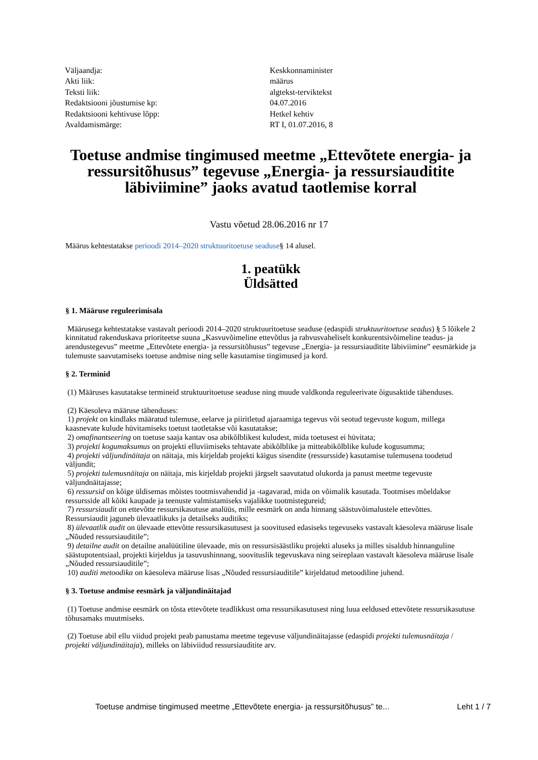| Väljaandja: | Keskkonnaminister |
| Akti liik: | määrus |
| Teksti liik: | algtekst-terviktekst |
| Redaktsiooni jõustumise kp: | 04.07.2016 |
| Redaktsiooni kehtivuse lõpp: | Hetkel kehtiv |
| Avaldamismärge: | RT I, 01.07.2016, 8 |
Toetuse andmise tingimused meetme „Ettevõtete energia- ja ressursitõhusus” tegevuse „Energia- ja ressursiauditite läbiviimine” jaoks avatud taotlemise korral
Vastu võetud 28.06.2016 nr 17
Määrus kehtestatakse perioodi 2014–2020 struktuuritoetuse seaduse§ 14 alusel.
1. peatükk
Üldsätted
§ 1. Määruse reguleerimisala
Määrusega kehtestatakse vastavalt perioodi 2014–2020 struktuuritoetuse seaduse (edaspidi struktuuritoetuse seadus) § 5 lõikele 2 kinnitatud rakenduskava prioriteetse suuna „Kasvuvõimeline ettevõtlus ja rahvusvaheliselt konkurentsivõimeline teadus- ja arendustegevus” meetme „Ettevõtete energia- ja ressursitõhusus” tegevuse „Energia- ja ressursiauditite läbiviimine” eesmärkide ja tulemuste saavutamiseks toetuse andmise ning selle kasutamise tingimused ja kord.
§ 2. Terminid
(1) Määruses kasutatakse termineid struktuuritoetuse seaduse ning muude valdkonda reguleerivate õigusaktide tähenduses.
(2) Käesoleva määruse tähenduses:
1) projekt on kindlaks määratud tulemuse, eelarve ja piiritletud ajaraamiga tegevus või seotud tegevuste kogum, millega kaasnevate kulude hüvitamiseks toetust taotletakse või kasutatakse;
2) omafinantseering on toetuse saaja kantav osa abikõlblikest kuludest, mida toetusest ei hüvitata;
3) projekti kogumaksumus on projekti elluviimiseks tehtavate abikõlblike ja mitteabikõlblike kulude kogusumma;
4) projekti väljundinäitaja on näitaja, mis kirjeldab projekti käigus sisendite (ressursside) kasutamise tulemusena toodetud väljundit;
5) projekti tulemusnäitaja on näitaja, mis kirjeldab projekti järgselt saavutatud olukorda ja panust meetme tegevuste väljundnäitajasse;
6) ressursid on kõige üldisemas mõistes tootmisvahendid ja -tagavarad, mida on võimalik kasutada. Tootmises mõeldakse ressursside all kõiki kaupade ja teenuste valmistamiseks vajalikke tootmistegureid;
7) ressursiaudit on ettevõtte ressursikasutuse analüüs, mille eesmärk on anda hinnang säästuvõimalustele ettevõttes. Ressursiaudit jaguneb ülevaatlikuks ja detailseks auditiks;
8) ülevaatlik audit on ülevaade ettevõtte ressursikasutusest ja soovitused edasiseks tegevuseks vastavalt käesoleva määruse lisale „Nõuded ressursiauditile”;
9) detailne audit on detailne analüütiline ülevaade, mis on ressursisäästliku projekti aluseks ja milles sisaldub hinnanguline säästupotentsiaal, projekti kirjeldus ja tasuvushinnang, soovituslik tegevuskava ning seireplaan vastavalt käesoleva määruse lisale „Nõuded ressursiauditile”;
10) auditi metoodika on käesoleva määruse lisas „Nõuded ressursiauditile” kirjeldatud metoodiline juhend.
§ 3. Toetuse andmise eesmärk ja väljundinäitajad
(1) Toetuse andmise eesmärk on tõsta ettevõtete teadlikkust oma ressursikasutusest ning luua eeldused ettevõtete ressursikasutuse tõhusamaks muutmiseks.
(2) Toetuse abil ellu viidud projekt peab panustama meetme tegevuse väljundinäitajasse (edaspidi projekti tulemusnäitaja / projekti väljundinäitaja), milleks on läbiviidud ressursiauditite arv.
Toetuse andmise tingimused meetme „Ettevõtete energia- ja ressursitõhusus” te... Leht 1 / 7